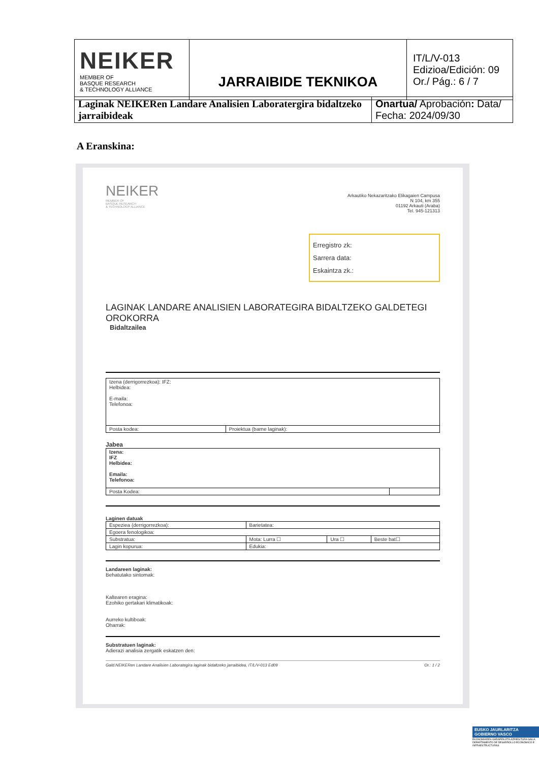| NEIKER MEMBER OF BASQUE RESEARCH & TECHNOLOGY ALLIANCE | JARRAIBIDE TEKNIKOA | IT/L/V-013 Edizioa/Edición: 09 Or./ Pág.: 6 / 7 |
| Laginak NEIKERen Landare Analisien Laboratergira bidaltzeko jarraibideak | Onartua/ Aprobación : Data/ Fecha: 2024/09/30 |
A Eranskina:
NEIKER
MEMBER OF
BASQUE RESEARCH
& TECHNOLOGY ALLIANCE
Arkautiko Nekazaritzako Elikagaien Campusa
N 104, km 355
01192 Arkauti (Araba)
Tel. 945-121313
Erregistro zk:
Sarrera data:
Eskaintza zk.:
LAGINAK LANDARE ANALISIEN LABORATEGIRA BIDALTZEKO GALDETEGI OROKORRA
Bidaltzailea
| Izena (derrigorrezkoa): IFZ: Helbidea: E-maila: Telefonoa: | |
| Posta kodea: | Proiektua (barne laginak): |
Jabea
| Izena: IFZ Helbidea: Emaila: Telefonoa: | |
| Posta Kodea: | |
Laginen datuak
| Espeziea (derrigorrezkoa): | Barietatea: | | |
| Egoera fenologikoa: | | | |
| Substratua: | Mota: Lurra ☐ | Ura ☐ | Beste bat☐ |
| Lagin kopurua: | Edukia: | | |
Landareen laginak:
Behatutako sintomak:
Kaltearen eragina:
Ezohiko gertakari klimatikoak:
Aurreko kultiboak:
Oharrak:
Substratuen laginak:
Adierazi analisia zergatik eskatzen den:
Gald.NEIKERen Landare Analisien Laborategira laginak bidaltzeko jarraibidea, IT/L/V-013 Ed09 Or.: 1 / 2
EUSKO JAURLARITZA
GOBIERNO VASCO
EKONOMIAREN GARAPEN ETA AZPIEGITURA SAILA
DEPARTAMENTO DE DESARROLLO ECONÓMICO E INFRAESTRUCTURAS